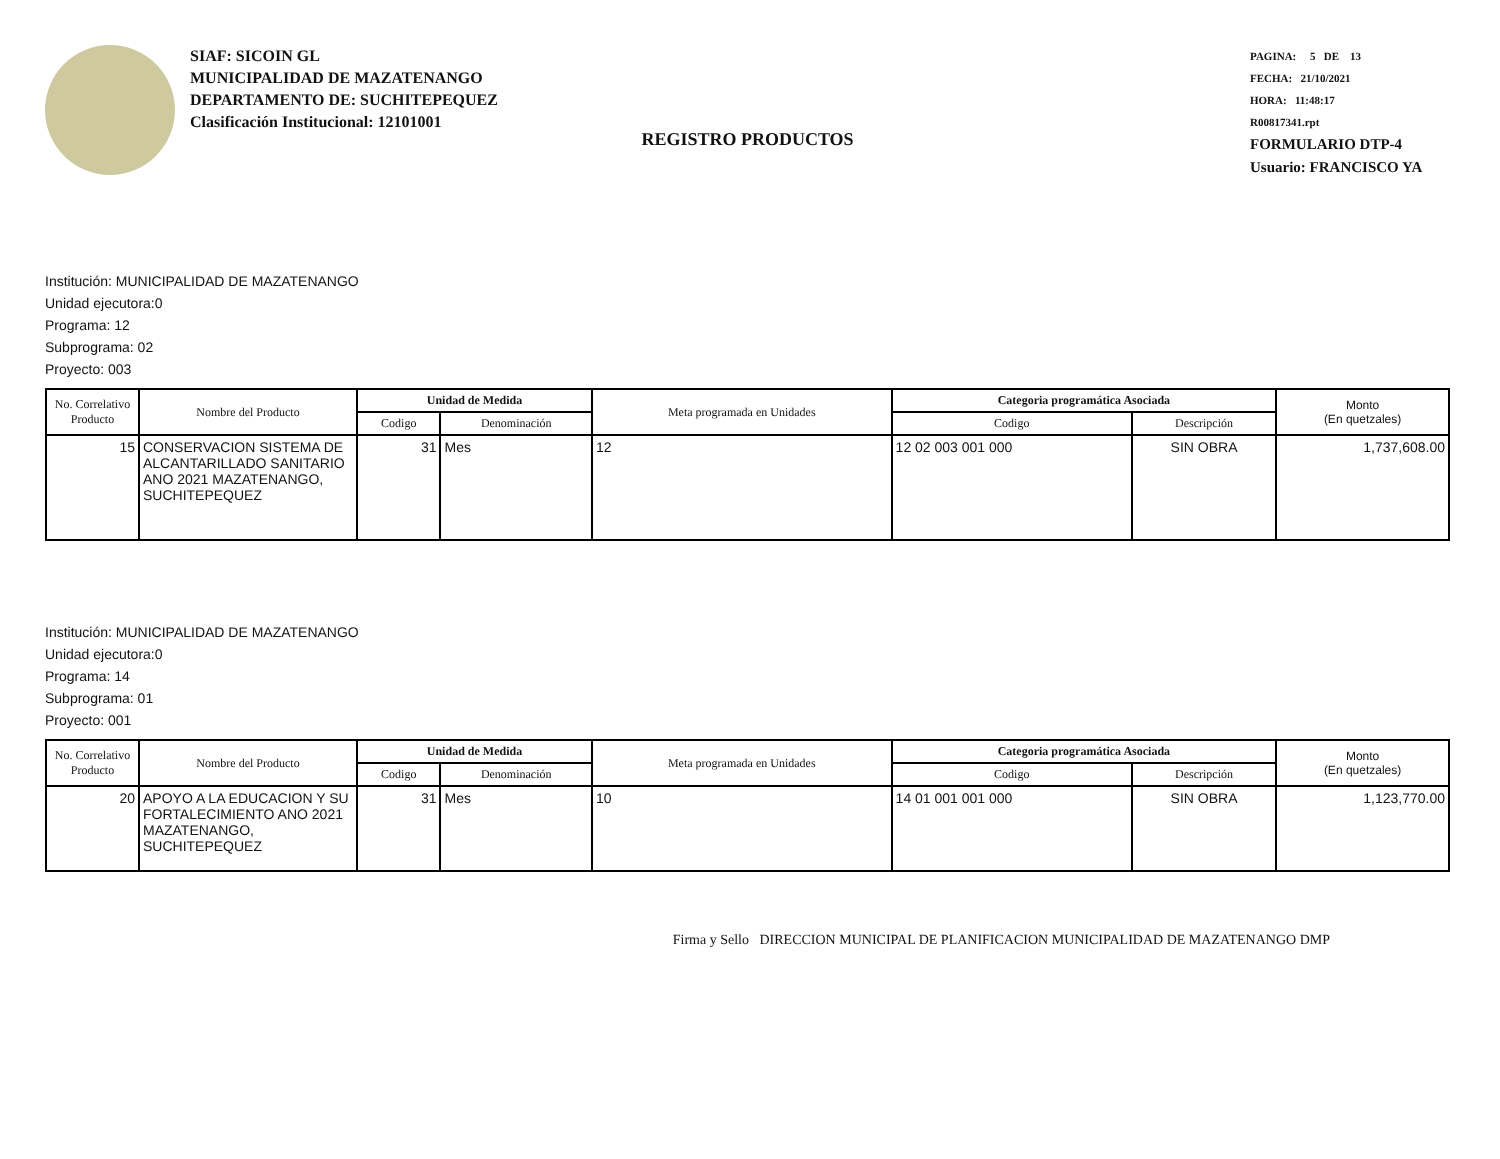SIAF: SICOIN GL
MUNICIPALIDAD DE MAZATENANGO
DEPARTAMENTO DE: SUCHITEPEQUEZ
Clasificación Institucional: 12101001
PAGINA: 5 DE 13
FECHA: 21/10/2021
HORA: 11:48:17
R00817341.rpt
FORMULARIO DTP-4
Usuario: FRANCISCO YA
REGISTRO PRODUCTOS
Institución: MUNICIPALIDAD DE MAZATENANGO
Unidad ejecutora:0
Programa: 12
Subprograma: 02
Proyecto: 003
| No. Correlativo Producto | Nombre del Producto | Unidad de Medida | | Meta programada en Unidades | Categoria programática Asociada | | Monto (En quetzales) |
| --- | --- | --- | --- | --- | --- | --- | --- |
| | | Codigo | Denominación | | Codigo | Descripción | |
| 15 | CONSERVACION SISTEMA DE ALCANTARILLADO SANITARIO ANO 2021 MAZATENANGO, SUCHITEPEQUEZ | 31 | Mes | 12 | 12 02 003 001 000 | SIN OBRA | 1,737,608.00 |
Institución: MUNICIPALIDAD DE MAZATENANGO
Unidad ejecutora:0
Programa: 14
Subprograma: 01
Proyecto: 001
| No. Correlativo Producto | Nombre del Producto | Unidad de Medida | | Meta programada en Unidades | Categoria programática Asociada | | Monto (En quetzales) |
| --- | --- | --- | --- | --- | --- | --- | --- |
| | | Codigo | Denominación | | Codigo | Descripción | |
| 20 | APOYO A LA EDUCACION Y SU FORTALECIMIENTO ANO 2021 MAZATENANGO, SUCHITEPEQUEZ | 31 | Mes | 10 | 14 01 001 001 000 | SIN OBRA | 1,123,770.00 |
Firma y Sello DIRECCION MUNICIPAL DE PLANIFICACION MUNICIPALIDAD DE MAZATENANGO DMP